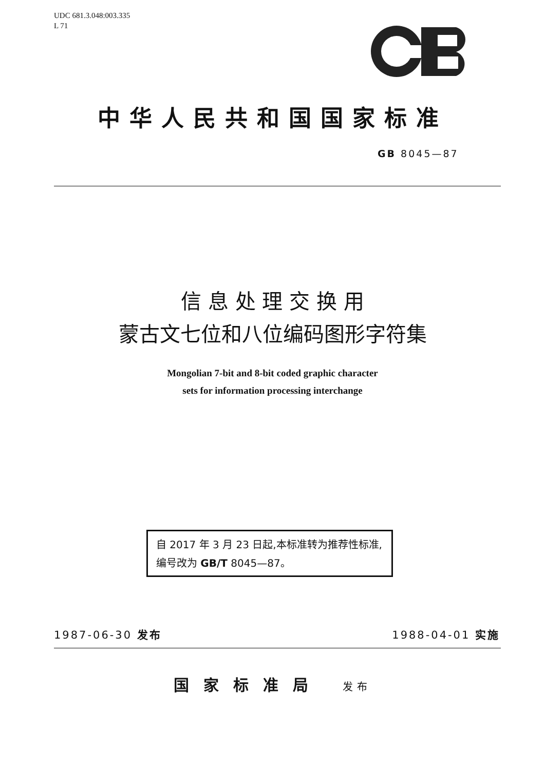UDC 681.3.048:003.335
L 71
中华人民共和国国家标准
GB 8045—87
信 息 处 理 交 换 用
蒙古文七位和八位编码图形字符集
Mongolian 7-bit and 8-bit coded graphic character
sets for information processing interchange
自 2017 年 3 月 23 日起,本标准转为推荐性标准,编号改为 GB/T 8045—87。
1987-06-30 发布 1988-04-01 实施
国家标准局 发布